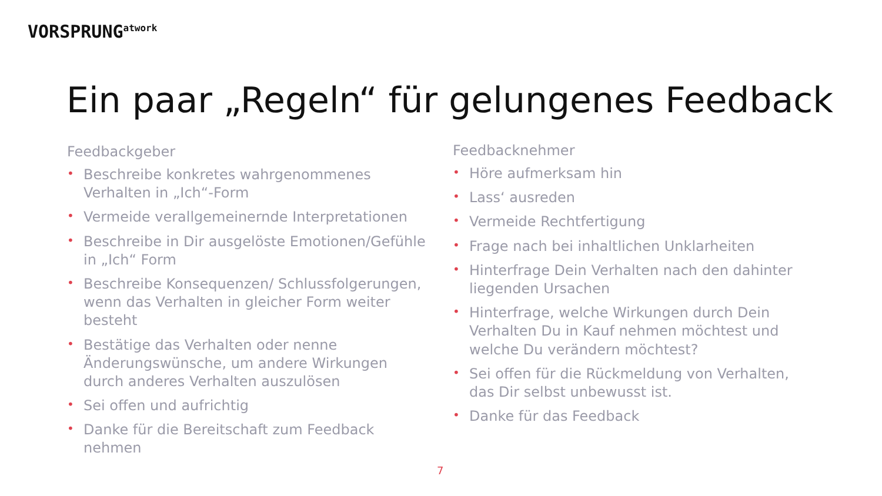VORSPRUNG<sup>atwork</sup>
Ein paar „Regeln“ für gelungenes Feedback
Feedbackgeber
• Beschreibe konkretes wahrgenommenes Verhalten in „Ich“-Form
• Vermeide verallgemeinernde Interpretationen
• Beschreibe in Dir ausgelöste Emotionen/Gefühle in „Ich“ Form
• Beschreibe Konsequenzen/ Schlussfolgerungen, wenn das Verhalten in gleicher Form weiter besteht
• Bestätige das Verhalten oder nenne Änderungswünsche, um andere Wirkungen durch anderes Verhalten auszulösen
• Sei offen und aufrichtig
• Danke für die Bereitschaft zum Feedback nehmen
Feedbacknehmer
• Höre aufmerksam hin
• Lass‘ ausreden
• Vermeide Rechtfertigung
• Frage nach bei inhaltlichen Unklarheiten
• Hinterfrage Dein Verhalten nach den dahinter liegenden Ursachen
• Hinterfrage, welche Wirkungen durch Dein Verhalten Du in Kauf nehmen möchtest und welche Du verändern möchtest?
• Sei offen für die Rückmeldung von Verhalten, das Dir selbst unbewusst ist.
• Danke für das Feedback
7